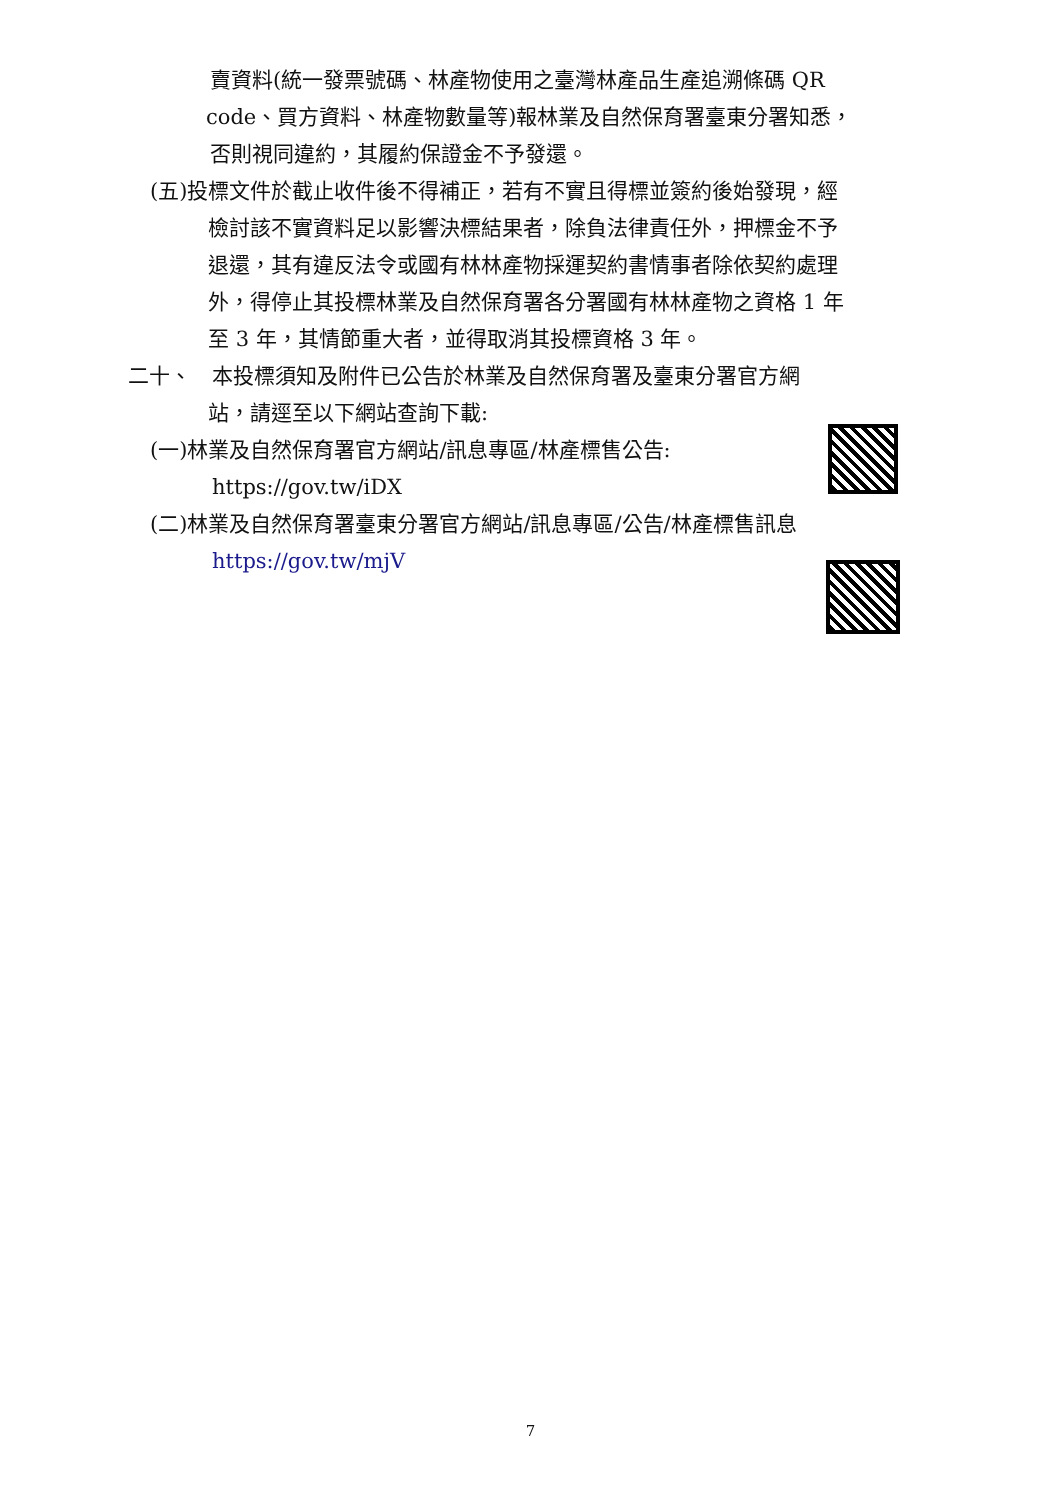賣資料(統一發票號碼、林產物使用之臺灣林產品生產追溯條碼 QR
code、買方資料、林產物數量等)報林業及自然保育署臺東分署知悉，
否則視同違約，其履約保證金不予發還。
(五)投標文件於截止收件後不得補正，若有不實且得標並簽約後始發現，經
檢討該不實資料足以影響決標結果者，除負法律責任外，押標金不予
退還，其有違反法令或國有林林產物採運契約書情事者除依契約處理
外，得停止其投標林業及自然保育署各分署國有林林產物之資格 1 年
至 3 年，其情節重大者，並得取消其投標資格 3 年。
二十、　本投標須知及附件已公告於林業及自然保育署及臺東分署官方網
站，請逕至以下網站查詢下載:
(一)林業及自然保育署官方網站/訊息專區/林產標售公告:
https://gov.tw/iDX
(二)林業及自然保育署臺東分署官方網站/訊息專區/公告/林產標售訊息
https://gov.tw/mjV
7